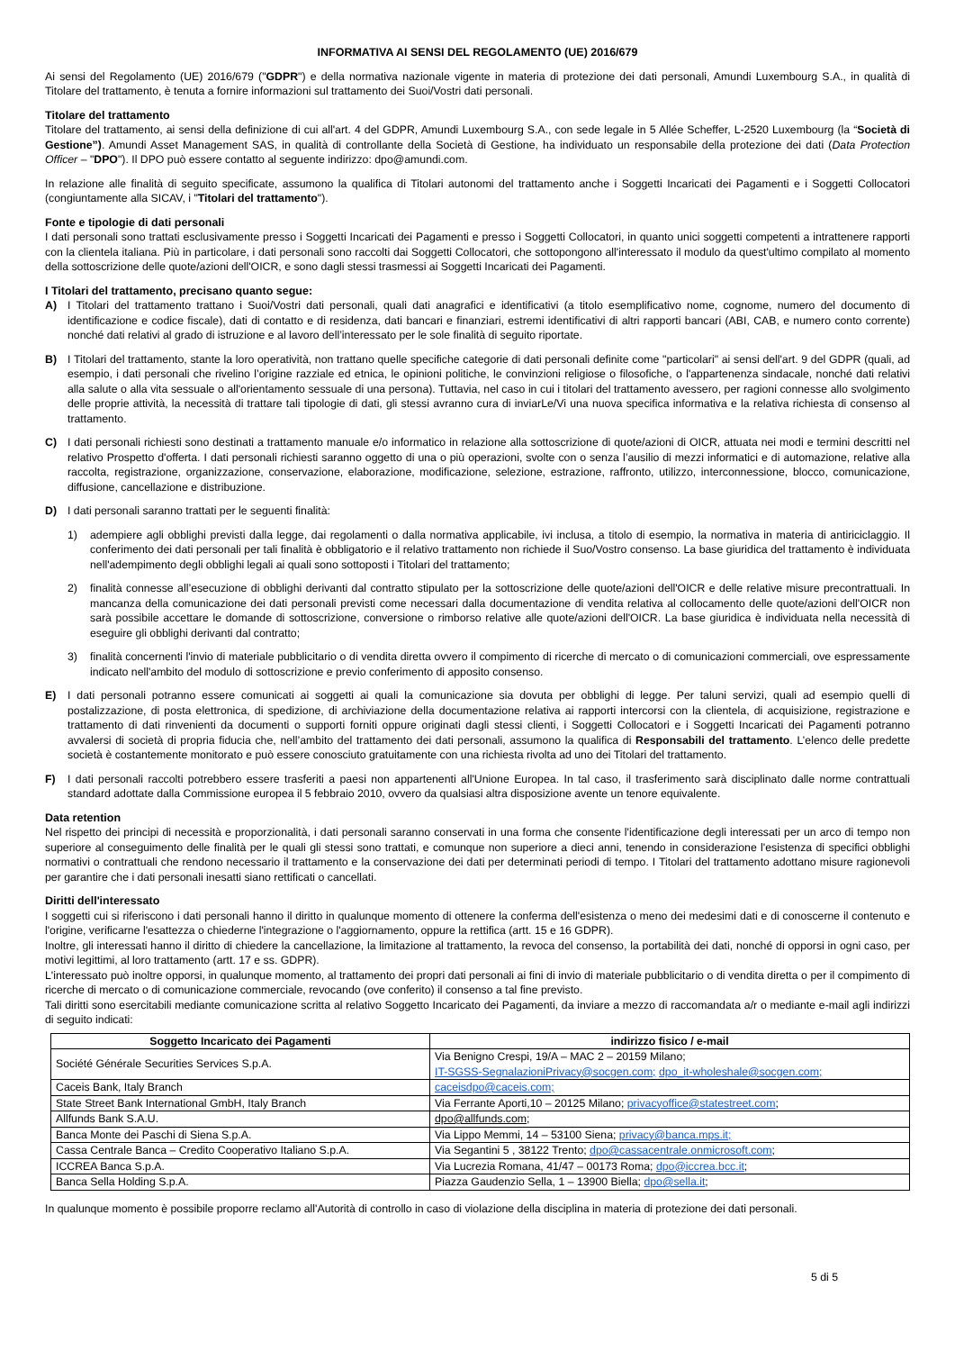INFORMATIVA AI SENSI DEL REGOLAMENTO (UE) 2016/679
Ai sensi del Regolamento (UE) 2016/679 ("GDPR") e della normativa nazionale vigente in materia di protezione dei dati personali, Amundi Luxembourg S.A., in qualità di Titolare del trattamento, è tenuta a fornire informazioni sul trattamento dei Suoi/Vostri dati personali.
Titolare del trattamento
Titolare del trattamento, ai sensi della definizione di cui all'art. 4 del GDPR, Amundi Luxembourg S.A., con sede legale in 5 Allée Scheffer, L-2520 Luxembourg (la “Società di Gestione”). Amundi Asset Management SAS, in qualità di controllante della Società di Gestione, ha individuato un responsabile della protezione dei dati (Data Protection Officer – "DPO"). Il DPO può essere contatto al seguente indirizzo: dpo@amundi.com.
In relazione alle finalità di seguito specificate, assumono la qualifica di Titolari autonomi del trattamento anche i Soggetti Incaricati dei Pagamenti e i Soggetti Collocatori (congiuntamente alla SICAV, i "Titolari del trattamento").
Fonte e tipologie di dati personali
I dati personali sono trattati esclusivamente presso i Soggetti Incaricati dei Pagamenti e presso i Soggetti Collocatori, in quanto unici soggetti competenti a intrattenere rapporti con la clientela italiana. Più in particolare, i dati personali sono raccolti dai Soggetti Collocatori, che sottopongono all'interessato il modulo da quest'ultimo compilato al momento della sottoscrizione delle quote/azioni dell'OICR, e sono dagli stessi trasmessi ai Soggetti Incaricati dei Pagamenti.
I Titolari del trattamento, precisano quanto segue:
A) I Titolari del trattamento trattano i Suoi/Vostri dati personali, quali dati anagrafici e identificativi (a titolo esemplificativo nome, cognome, numero del documento di identificazione e codice fiscale), dati di contatto e di residenza, dati bancari e finanziari, estremi identificativi di altri rapporti bancari (ABI, CAB, e numero conto corrente) nonché dati relativi al grado di istruzione e al lavoro dell’interessato per le sole finalità di seguito riportate.
B) I Titolari del trattamento, stante la loro operatività, non trattano quelle specifiche categorie di dati personali definite come "particolari" ai sensi dell'art. 9 del GDPR (quali, ad esempio, i dati personali che rivelino l’origine razziale ed etnica, le opinioni politiche, le convinzioni religiose o filosofiche, o l'appartenenza sindacale, nonché dati relativi alla salute o alla vita sessuale o all'orientamento sessuale di una persona). Tuttavia, nel caso in cui i titolari del trattamento avessero, per ragioni connesse allo svolgimento delle proprie attività, la necessità di trattare tali tipologie di dati, gli stessi avranno cura di inviarLe/Vi una nuova specifica informativa e la relativa richiesta di consenso al trattamento.
C) I dati personali richiesti sono destinati a trattamento manuale e/o informatico in relazione alla sottoscrizione di quote/azioni di OICR, attuata nei modi e termini descritti nel relativo Prospetto d'offerta. I dati personali richiesti saranno oggetto di una o più operazioni, svolte con o senza l’ausilio di mezzi informatici e di automazione, relative alla raccolta, registrazione, organizzazione, conservazione, elaborazione, modificazione, selezione, estrazione, raffronto, utilizzo, interconnessione, blocco, comunicazione, diffusione, cancellazione e distribuzione.
D) I dati personali saranno trattati per le seguenti finalità:
1) adempiere agli obblighi previsti dalla legge, dai regolamenti o dalla normativa applicabile, ivi inclusa, a titolo di esempio, la normativa in materia di antiriciclaggio. Il conferimento dei dati personali per tali finalità è obbligatorio e il relativo trattamento non richiede il Suo/Vostro consenso. La base giuridica del trattamento è individuata nell'adempimento degli obblighi legali ai quali sono sottoposti i Titolari del trattamento;
2) finalità connesse all’esecuzione di obblighi derivanti dal contratto stipulato per la sottoscrizione delle quote/azioni dell'OICR e delle relative misure precontrattuali. In mancanza della comunicazione dei dati personali previsti come necessari dalla documentazione di vendita relativa al collocamento delle quote/azioni dell'OICR non sarà possibile accettare le domande di sottoscrizione, conversione o rimborso relative alle quote/azioni dell'OICR. La base giuridica è individuata nella necessità di eseguire gli obblighi derivanti dal contratto;
3) finalità concernenti l'invio di materiale pubblicitario o di vendita diretta ovvero il compimento di ricerche di mercato o di comunicazioni commerciali, ove espressamente indicato nell'ambito del modulo di sottoscrizione e previo conferimento di apposito consenso.
E) I dati personali potranno essere comunicati ai soggetti ai quali la comunicazione sia dovuta per obblighi di legge. Per taluni servizi, quali ad esempio quelli di postalizzazione, di posta elettronica, di spedizione, di archiviazione della documentazione relativa ai rapporti intercorsi con la clientela, di acquisizione, registrazione e trattamento di dati rinvenienti da documenti o supporti forniti oppure originati dagli stessi clienti, i Soggetti Collocatori e i Soggetti Incaricati dei Pagamenti potranno avvalersi di società di propria fiducia che, nell’ambito del trattamento dei dati personali, assumono la qualifica di Responsabili del trattamento. L’elenco delle predette società è costantemente monitorato e può essere conosciuto gratuitamente con una richiesta rivolta ad uno dei Titolari del trattamento.
F) I dati personali raccolti potrebbero essere trasferiti a paesi non appartenenti all'Unione Europea. In tal caso, il trasferimento sarà disciplinato dalle norme contrattuali standard adottate dalla Commissione europea il 5 febbraio 2010, ovvero da qualsiasi altra disposizione avente un tenore equivalente.
Data retention
Nel rispetto dei principi di necessità e proporzionalità, i dati personali saranno conservati in una forma che consente l'identificazione degli interessati per un arco di tempo non superiore al conseguimento delle finalità per le quali gli stessi sono trattati, e comunque non superiore a dieci anni, tenendo in considerazione l'esistenza di specifici obblighi normativi o contrattuali che rendono necessario il trattamento e la conservazione dei dati per determinati periodi di tempo. I Titolari del trattamento adottano misure ragionevoli per garantire che i dati personali inesatti siano rettificati o cancellati.
Diritti dell'interessato
I soggetti cui si riferiscono i dati personali hanno il diritto in qualunque momento di ottenere la conferma dell'esistenza o meno dei medesimi dati e di conoscerne il contenuto e l'origine, verificarne l'esattezza o chiederne l'integrazione o l'aggiornamento, oppure la rettifica (artt. 15 e 16 GDPR).
Inoltre, gli interessati hanno il diritto di chiedere la cancellazione, la limitazione al trattamento, la revoca del consenso, la portabilità dei dati, nonché di opporsi in ogni caso, per motivi legittimi, al loro trattamento (artt. 17 e ss. GDPR).
L'interessato può inoltre opporsi, in qualunque momento, al trattamento dei propri dati personali ai fini di invio di materiale pubblicitario o di vendita diretta o per il compimento di ricerche di mercato o di comunicazione commerciale, revocando (ove conferito) il consenso a tal fine previsto.
Tali diritti sono esercitabili mediante comunicazione scritta al relativo Soggetto Incaricato dei Pagamenti, da inviare a mezzo di raccomandata a/r o mediante e-mail agli indirizzi di seguito indicati:
| Soggetto Incaricato dei Pagamenti | indirizzo fisico / e-mail |
| --- | --- |
| Société Générale Securities Services S.p.A. | Via Benigno Crespi, 19/A – MAC 2 – 20159 Milano; IT-SGSS-SegnalazioniPrivacy@socgen.com; dpo_it-wholeshale@socgen.com; |
| Caceis Bank, Italy Branch | caceisdpo@caceis.com; |
| State Street Bank International GmbH, Italy Branch | Via Ferrante Aporti,10 – 20125 Milano; privacyoffice@statestreet.com ; |
| Allfunds Bank S.A.U. | dpo@allfunds.com ; |
| Banca Monte dei Paschi di Siena S.p.A. | Via Lippo Memmi, 14 – 53100 Siena; privacy@banca.mps.it; |
| Cassa Centrale Banca – Credito Cooperativo Italiano S.p.A. | Via Segantini 5 , 38122 Trento; dpo@cassacentrale.onmicrosoft.com ; |
| ICCREA Banca S.p.A. | Via Lucrezia Romana, 41/47 – 00173 Roma; dpo@iccrea.bcc.it ; |
| Banca Sella Holding S.p.A. | Piazza Gaudenzio Sella, 1 – 13900 Biella; dpo@sella.it ; |
In qualunque momento è possibile proporre reclamo all'Autorità di controllo in caso di violazione della disciplina in materia di protezione dei dati personali.
5 di 5